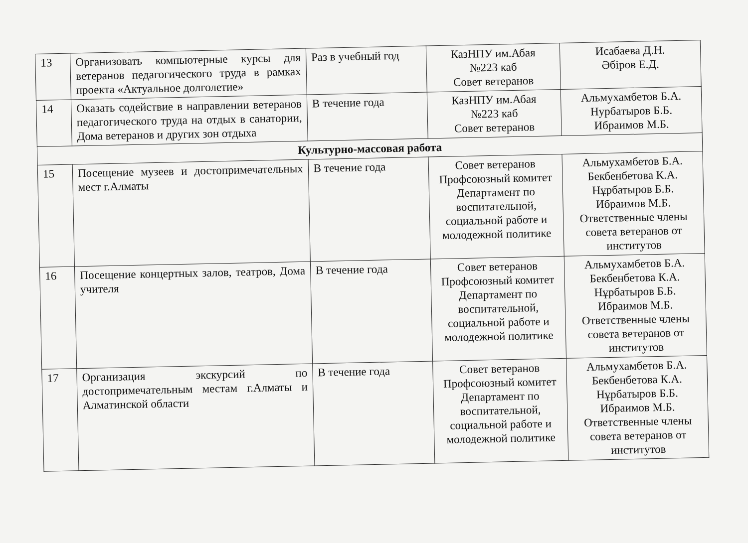| 13 | Организовать компьютерные курсы для ветеранов педагогического труда в рамках проекта «Актуальное долголетие» | Раз в учебный год | КазНПУ им.Абая №223 каб Совет ветеранов | Исабаева Д.Н. Әбіров Е.Д. |
| 14 | Оказать содействие в направлении ветеранов педагогического труда на отдых в санатории, Дома ветеранов и других зон отдыха | В течение года | КазНПУ им.Абая №223 каб Совет ветеранов | Альмухамбетов Б.А. Нурбатыров Б.Б. Ибраимов М.Б. |
| Культурно-массовая работа | | | | |
| 15 | Посещение музеев и достопримечательных мест г.Алматы | В течение года | Совет ветеранов Профсоюзный комитет Департамент по воспитательной, социальной работе и молодежной политике | Альмухамбетов Б.А. Бекбенбетова К.А. Нұрбатыров Б.Б. Ибраимов М.Б. Ответственные члены совета ветеранов от институтов |
| 16 | Посещение концертных залов, театров, Дома учителя | В течение года | Совет ветеранов Профсоюзный комитет Департамент по воспитательной, социальной работе и молодежной политике | Альмухамбетов Б.А. Бекбенбетова К.А. Нұрбатыров Б.Б. Ибраимов М.Б. Ответственные члены совета ветеранов от институтов |
| 17 | Организация экскурсий по достопримечательным местам г.Алматы и Алматинской области | В течение года | Совет ветеранов Профсоюзный комитет Департамент по воспитательной, социальной работе и молодежной политике | Альмухамбетов Б.А. Бекбенбетова К.А. Нұрбатыров Б.Б. Ибраимов М.Б. Ответственные члены совета ветеранов от институтов |